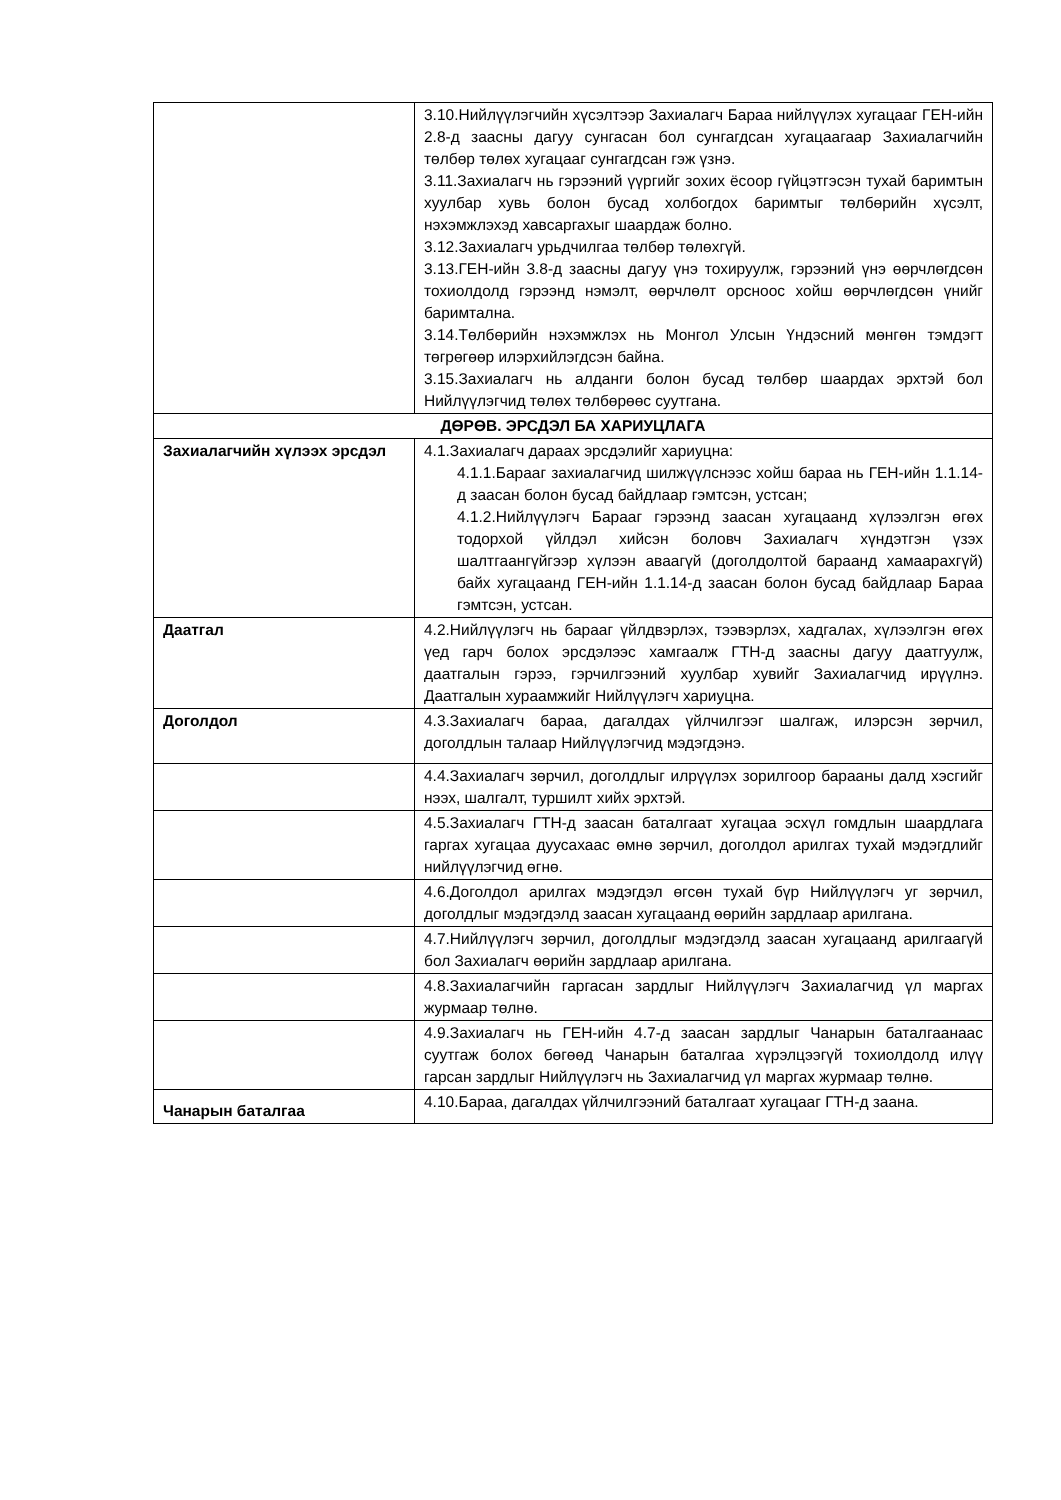| | 3.10.Нийлүүлэгчийн хүсэлтээр Захиалагч Бараа нийлүүлэх хугацааг ГЕН-ийн 2.8-д заасны дагуу сунгасан бол сунгагдсан хугацаагаар Захиалагчийн төлбөр төлөх хугацааг сунгагдсан гэж үзнэ. 3.11.Захиалагч нь гэрээний үүргийг зохих ёсоор гүйцэтгэсэн тухай баримтын хуулбар хувь болон бусад холбогдох баримтыг төлбөрийн хүсэлт, нэхэмжлэхэд хавсаргахыг шаардаж болно. 3.12.Захиалагч урьдчилгаа төлбөр төлөхгүй. 3.13.ГЕН-ийн 3.8-д заасны дагуу үнэ тохируулж, гэрээний үнэ өөрчлөгдсөн тохиолдолд гэрээнд нэмэлт, өөрчлөлт орсноос хойш өөрчлөгдсөн үнийг баримтална. 3.14.Төлбөрийн нэхэмжлэх нь Монгол Улсын Үндэсний мөнгөн тэмдэгт төгрөгөөр илэрхийлэгдсэн байна. 3.15.Захиалагч нь алданги болон бусад төлбөр шаардах эрхтэй бол Нийлүүлэгчид төлөх төлбөрөөс суутгана. |
| ДӨРӨВ. ЭРСДЭЛ БА ХАРИУЦЛАГА | |
| Захиалагчийн хүлээх эрсдэл | 4.1.Захиалагч дараах эрсдэлийг хариуцна: 4.1.1.Барааг захиалагчид шилжүүлснээс хойш бараа нь ГЕН-ийн 1.1.14-д заасан болон бусад байдлаар гэмтсэн, устсан; 4.1.2.Нийлүүлэгч Барааг гэрээнд заасан хугацаанд хүлээлгэн өгөх тодорхой үйлдэл хийсэн боловч Захиалагч хүндэтгэн үзэх шалтгаангүйгээр хүлээн аваагүй (доголдолтой бараанд хамаарахгүй) байх хугацаанд ГЕН-ийн 1.1.14-д заасан болон бусад байдлаар Бараа гэмтсэн, устсан. |
| Даатгал | 4.2.Нийлүүлэгч нь барааг үйлдвэрлэх, тээвэрлэх, хадгалах, хүлээлгэн өгөх үед гарч болох эрсдэлээс хамгаалж ГТН-д заасны дагуу даатгуулж, даатгалын гэрээ, гэрчилгээний хуулбар хувийг Захиалагчид ирүүлнэ. Даатгалын хураамжийг Нийлүүлэгч хариуцна. |
| Доголдол | 4.3.Захиалагч бараа, дагалдах үйлчилгээг шалгаж, илэрсэн зөрчил, доголдлын талаар Нийлүүлэгчид мэдэгдэнэ. |
| | 4.4.Захиалагч зөрчил, доголдлыг илрүүлэх зорилгоор барааны далд хэсгийг нээх, шалгалт, туршилт хийх эрхтэй. |
| | 4.5.Захиалагч ГТН-д заасан баталгаат хугацаа эсхүл гомдлын шаардлага гаргах хугацаа дуусахаас өмнө зөрчил, доголдол арилгах тухай мэдэгдлийг нийлүүлэгчид өгнө. |
| | 4.6.Доголдол арилгах мэдэгдэл өгсөн тухай бүр Нийлүүлэгч уг зөрчил, доголдлыг мэдэгдэлд заасан хугацаанд өөрийн зардлаар арилгана. |
| | 4.7.Нийлүүлэгч зөрчил, доголдлыг мэдэгдэлд заасан хугацаанд арилгаагүй бол Захиалагч өөрийн зардлаар арилгана. |
| | 4.8.Захиалагчийн гаргасан зардлыг Нийлүүлэгч Захиалагчид үл маргах журмаар төлнө. |
| | 4.9.Захиалагч нь ГЕН-ийн 4.7-д заасан зардлыг Чанарын баталгаанаас суутгаж болох бөгөөд Чанарын баталгаа хүрэлцээгүй тохиолдолд илүү гарсан зардлыг Нийлүүлэгч нь Захиалагчид үл маргах журмаар төлнө. |
| Чанарын баталгаа | 4.10.Бараа, дагалдах үйлчилгээний баталгаат хугацааг ГТН-д заана. |